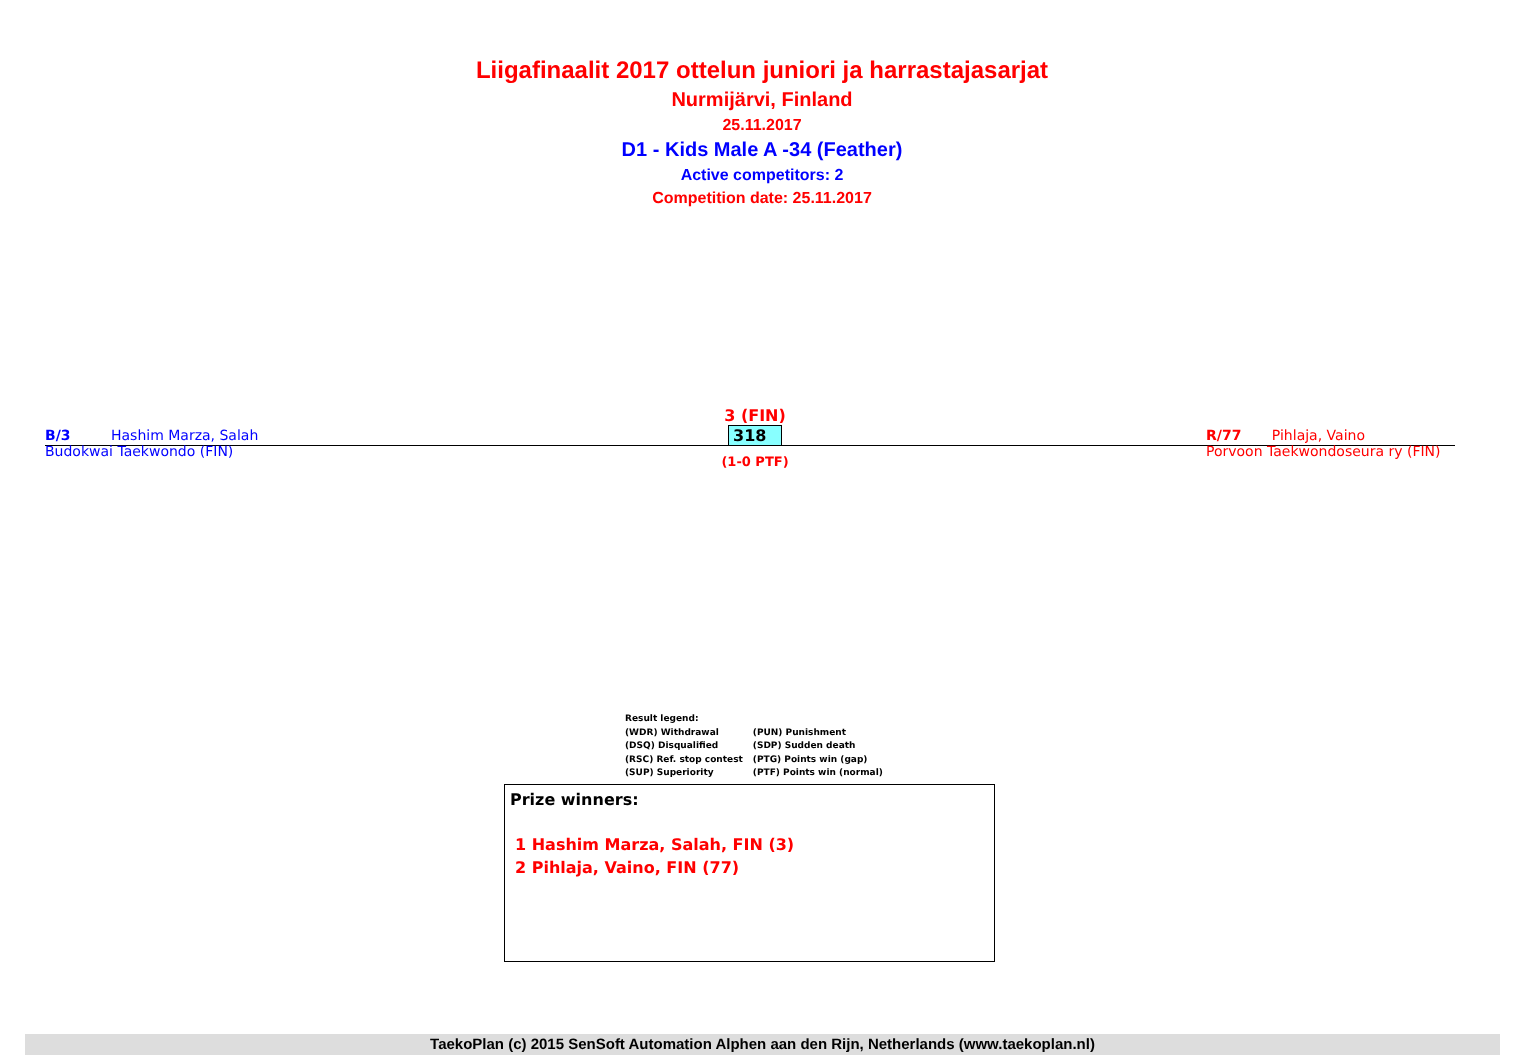Liigafinaalit 2017 ottelun juniori ja harrastajasarjat
Nurmijärvi, Finland
25.11.2017
D1 - Kids Male A -34 (Feather)
Active competitors: 2
Competition date: 25.11.2017
B/3 Hashim Marza, Salah
Budokwai Taekwondo (FIN)
3 (FIN)
318
(1-0 PTF)
R/77 Pihlaja, Vaino
Porvoon Taekwondoseura ry (FIN)
Result legend:
| (WDR) Withdrawal | (PUN) Punishment |
| (DSQ) Disqualified | (SDP) Sudden death |
| (RSC) Ref. stop contest | (PTG) Points win (gap) |
| (SUP) Superiority | (PTF) Points win (normal) |
Prize winners:
1 Hashim Marza, Salah, FIN (3)
2 Pihlaja, Vaino, FIN (77)
TaekoPlan (c) 2015 SenSoft Automation Alphen aan den Rijn, Netherlands (www.taekoplan.nl)